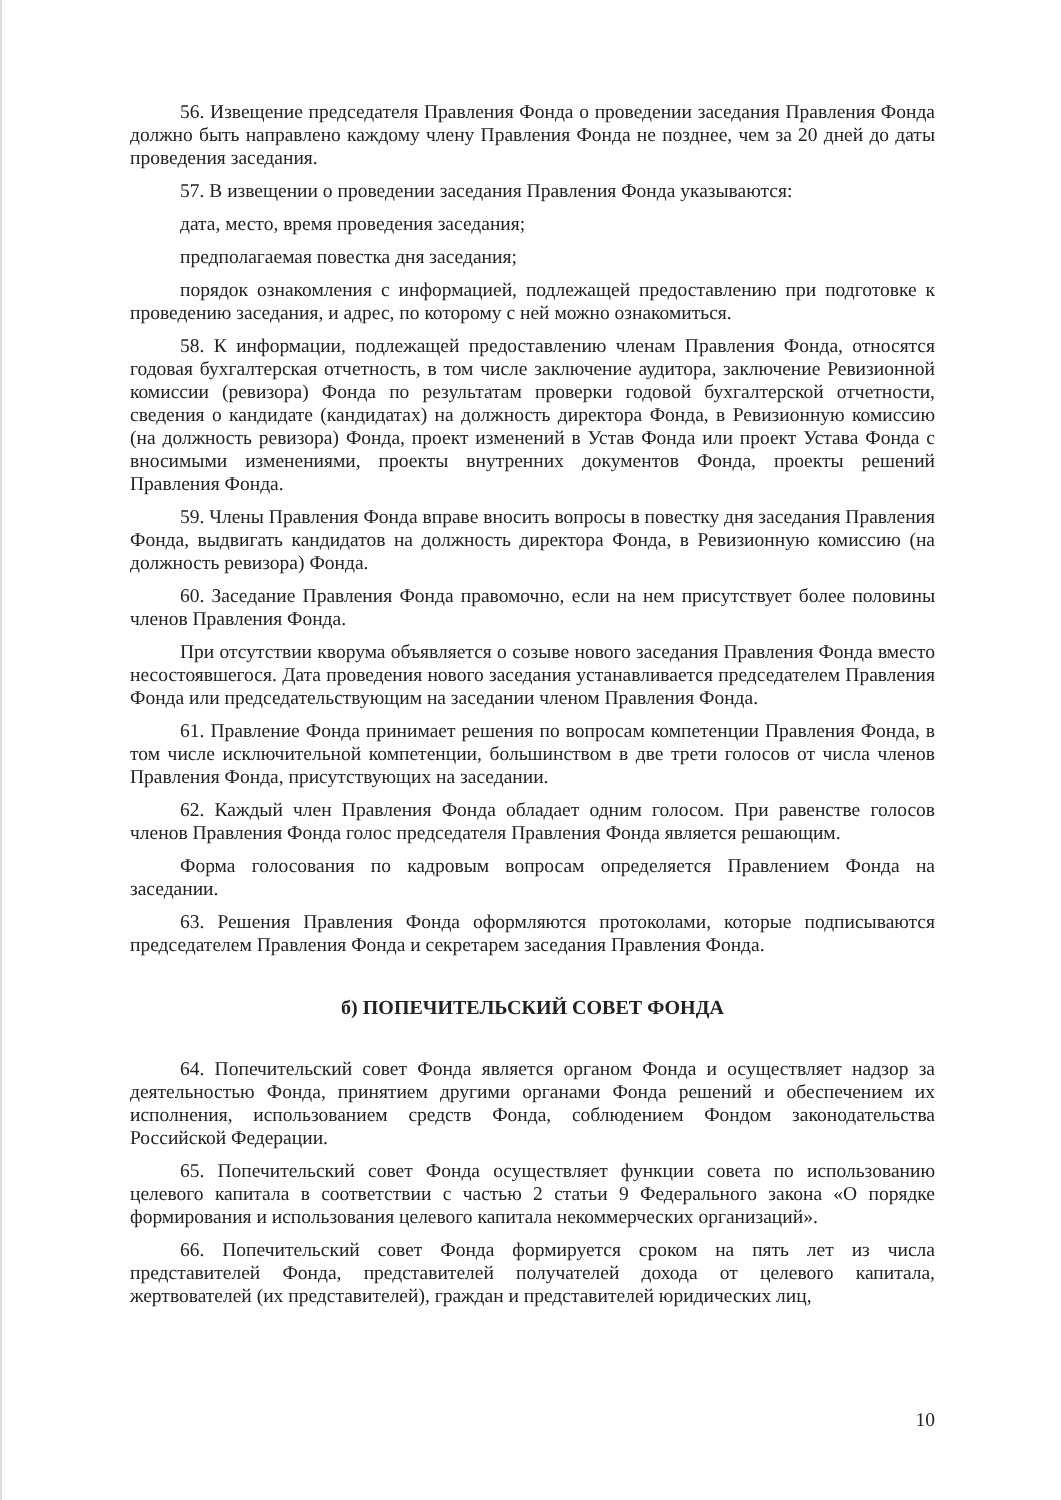56. Извещение председателя Правления Фонда о проведении заседания Правления Фонда должно быть направлено каждому члену Правления Фонда не позднее, чем за 20 дней до даты проведения заседания.
57. В извещении о проведении заседания Правления Фонда указываются:
дата, место, время проведения заседания;
предполагаемая повестка дня заседания;
порядок ознакомления с информацией, подлежащей предоставлению при подготовке к проведению заседания, и адрес, по которому с ней можно ознакомиться.
58. К информации, подлежащей предоставлению членам Правления Фонда, относятся годовая бухгалтерская отчетность, в том числе заключение аудитора, заключение Ревизионной комиссии (ревизора) Фонда по результатам проверки годовой бухгалтерской отчетности, сведения о кандидате (кандидатах) на должность директора Фонда, в Ревизионную комиссию (на должность ревизора) Фонда, проект изменений в Устав Фонда или проект Устава Фонда с вносимыми изменениями, проекты внутренних документов Фонда, проекты решений Правления Фонда.
59. Члены Правления Фонда вправе вносить вопросы в повестку дня заседания Правления Фонда, выдвигать кандидатов на должность директора Фонда, в Ревизионную комиссию (на должность ревизора) Фонда.
60. Заседание Правления Фонда правомочно, если на нем присутствует более половины членов Правления Фонда.
При отсутствии кворума объявляется о созыве нового заседания Правления Фонда вместо несостоявшегося. Дата проведения нового заседания устанавливается председателем Правления Фонда или председательствующим на заседании членом Правления Фонда.
61. Правление Фонда принимает решения по вопросам компетенции Правления Фонда, в том числе исключительной компетенции, большинством в две трети голосов от числа членов Правления Фонда, присутствующих на заседании.
62. Каждый член Правления Фонда обладает одним голосом. При равенстве голосов членов Правления Фонда голос председателя Правления Фонда является решающим.
Форма голосования по кадровым вопросам определяется Правлением Фонда на заседании.
63. Решения Правления Фонда оформляются протоколами, которые подписываются председателем Правления Фонда и секретарем заседания Правления Фонда.
б) ПОПЕЧИТЕЛЬСКИЙ СОВЕТ ФОНДА
64. Попечительский совет Фонда является органом Фонда и осуществляет надзор за деятельностью Фонда, принятием другими органами Фонда решений и обеспечением их исполнения, использованием средств Фонда, соблюдением Фондом законодательства Российской Федерации.
65. Попечительский совет Фонда осуществляет функции совета по использованию целевого капитала в соответствии с частью 2 статьи 9 Федерального закона «О порядке формирования и использования целевого капитала некоммерческих организаций».
66. Попечительский совет Фонда формируется сроком на пять лет из числа представителей Фонда, представителей получателей дохода от целевого капитала, жертвователей (их представителей), граждан и представителей юридических лиц,
10